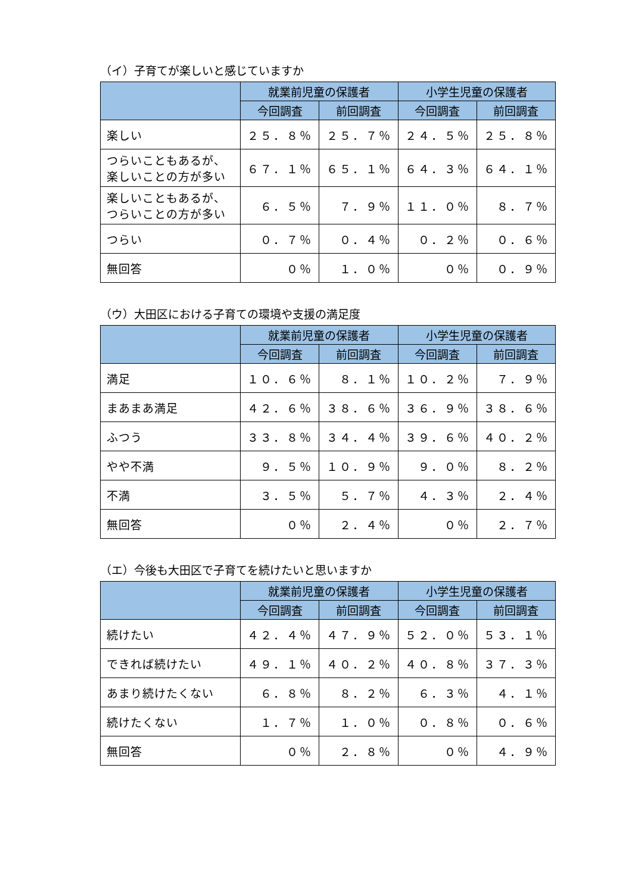（イ）子育てが楽しいと感じていますか
| | 就業前児童の保護者 | | 小学生児童の保護者 | |
| --- | --- | --- | --- | --- |
| | 今回調査 | 前回調査 | 今回調査 | 前回調査 |
| 楽しい | ２５．８％ | ２５．７％ | ２４．５％ | ２５．８％ |
| つらいこともあるが、 楽しいことの方が多い | ６７．１％ | ６５．１％ | ６４．３％ | ６４．１％ |
| 楽しいこともあるが、 つらいことの方が多い | ６．５％ | ７．９％ | １１．０％ | ８．７％ |
| つらい | ０．７％ | ０．４％ | ０．２％ | ０．６％ |
| 無回答 | ０％ | １．０％ | ０％ | ０．９％ |
（ウ）大田区における子育ての環境や支援の満足度
| | 就業前児童の保護者 | | 小学生児童の保護者 | |
| --- | --- | --- | --- | --- |
| | 今回調査 | 前回調査 | 今回調査 | 前回調査 |
| 満足 | １０．６％ | ８．１％ | １０．２％ | ７．９％ |
| まあまあ満足 | ４２．６％ | ３８．６％ | ３６．９％ | ３８．６％ |
| ふつう | ３３．８％ | ３４．４％ | ３９．６％ | ４０．２％ |
| やや不満 | ９．５％ | １０．９％ | ９．０％ | ８．２％ |
| 不満 | ３．５％ | ５．７％ | ４．３％ | ２．４％ |
| 無回答 | ０％ | ２．４％ | ０％ | ２．７％ |
（エ）今後も大田区で子育てを続けたいと思いますか
| | 就業前児童の保護者 | | 小学生児童の保護者 | |
| --- | --- | --- | --- | --- |
| | 今回調査 | 前回調査 | 今回調査 | 前回調査 |
| 続けたい | ４２．４％ | ４７．９％ | ５２．０％ | ５３．１％ |
| できれば続けたい | ４９．１％ | ４０．２％ | ４０．８％ | ３７．３％ |
| あまり続けたくない | ６．８％ | ８．２％ | ６．３％ | ４．１％ |
| 続けたくない | １．７％ | １．０％ | ０．８％ | ０．６％ |
| 無回答 | ０％ | ２．８％ | ０％ | ４．９％ |